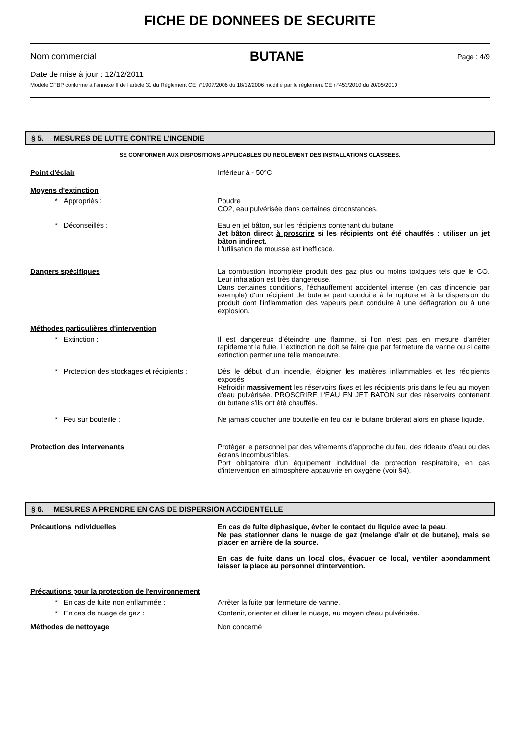FICHE DE DONNEES DE SECURITE
Nom commercial BUTANE Page : 4/9
Date de mise à jour : 12/12/2011
Modèle CFBP conforme à l’annexe II de l’article 31 du Règlement CE n°1907/2006 du 18/12/2006 modifié par le règlement CE n°453/2010 du 20/05/2010
§ 5. MESURES DE LUTTE CONTRE L'INCENDIE
SE CONFORMER AUX DISPOSITIONS APPLICABLES DU REGLEMENT DES INSTALLATIONS CLASSEES.
Point d'éclair Inférieur à - 50°C
Moyens d'extinction
* Appropriés : Poudre
CO2, eau pulvérisée dans certaines circonstances.
* Déconseillés : Eau en jet bâton, sur les récipients contenant du butane
Jet bâton direct à proscrire si les récipients ont été chauffés : utiliser un jet bâton indirect.
L'utilisation de mousse est inefficace.
Dangers spécifiques La combustion incomplète produit des gaz plus ou moins toxiques tels que le CO. Leur inhalation est très dangereuse.
Dans certaines conditions, l'échauffement accidentel intense (en cas d'incendie par exemple) d'un récipient de butane peut conduire à la rupture et à la dispersion du produit dont l'inflammation des vapeurs peut conduire à une déflagration ou à une explosion.
Méthodes particulières d'intervention
* Extinction : Il est dangereux d'éteindre une flamme, si l'on n'est pas en mesure d'arrêter rapidement la fuite. L'extinction ne doit se faire que par fermeture de vanne ou si cette extinction permet une telle manoeuvre.
* Protection des stockages et récipients :
Dès le début d’un incendie, éloigner les matières inflammables et les récipients exposés
Refroidir massivement les réservoirs fixes et les récipients pris dans le feu au moyen d'eau pulvérisée. PROSCRIRE L'EAU EN JET BATON sur des réservoirs contenant du butane s'ils ont été chauffés.
* Feu sur bouteille : Ne jamais coucher une bouteille en feu car le butane brûlerait alors en phase liquide.
Protection des intervenants Protéger le personnel par des vêtements d'approche du feu, des rideaux d'eau ou des écrans incombustibles.
Port obligatoire d'un équipement individuel de protection respiratoire, en cas d'intervention en atmosphère appauvrie en oxygène (voir §4).
§ 6. MESURES A PRENDRE EN CAS DE DISPERSION ACCIDENTELLE
Précautions individuelles En cas de fuite diphasique, éviter le contact du liquide avec la peau.
Ne pas stationner dans le nuage de gaz (mélange d'air et de butane), mais se placer en arrière de la source.
En cas de fuite dans un local clos, évacuer ce local, ventiler abondamment laisser la place au personnel d'intervention.
Précautions pour la protection de l'environnement
* En cas de fuite non enflammée : Arrêter la fuite par fermeture de vanne.
* En cas de nuage de gaz : Contenir, orienter et diluer le nuage, au moyen d'eau pulvérisée.
Méthodes de nettoyage Non concerné